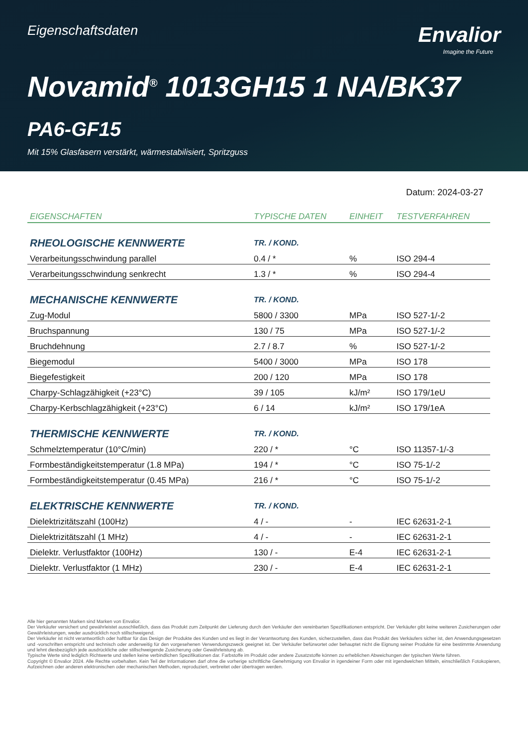Eigenschaftsdaten
Envalior
Imagine the Future
Novamid<sup>®</sup> 1013GH15 1 NA/BK37
PA6-GF15
Mit 15% Glasfasern verstärkt, wärmestabilisiert, Spritzguss
Datum: 2024-03-27
| EIGENSCHAFTEN | TYPISCHE DATEN | EINHEIT | TESTVERFAHREN |
| --- | --- | --- | --- |
| RHEOLOGISCHE KENNWERTE | TR. / KOND. | | |
| Verarbeitungsschwindung parallel | 0.4 / * | % | ISO 294-4 |
| Verarbeitungsschwindung senkrecht | 1.3 / * | % | ISO 294-4 |
| MECHANISCHE KENNWERTE | TR. / KOND. | | |
| Zug-Modul | 5800 / 3300 | MPa | ISO 527-1/-2 |
| Bruchspannung | 130 / 75 | MPa | ISO 527-1/-2 |
| Bruchdehnung | 2.7 / 8.7 | % | ISO 527-1/-2 |
| Biegemodul | 5400 / 3000 | MPa | ISO 178 |
| Biegefestigkeit | 200 / 120 | MPa | ISO 178 |
| Charpy-Schlagzähigkeit (+23°C) | 39 / 105 | kJ/m² | ISO 179/1eU |
| Charpy-Kerbschlagzähigkeit (+23°C) | 6 / 14 | kJ/m² | ISO 179/1eA |
| THERMISCHE KENNWERTE | TR. / KOND. | | |
| Schmelztemperatur (10°C/min) | 220 / * | °C | ISO 11357-1/-3 |
| Formbeständigkeitstemperatur (1.8 MPa) | 194 / * | °C | ISO 75-1/-2 |
| Formbeständigkeitstemperatur (0.45 MPa) | 216 / * | °C | ISO 75-1/-2 |
| ELEKTRISCHE KENNWERTE | TR. / KOND. | | |
| Dielektrizitätszahl (100Hz) | 4 / - | - | IEC 62631-2-1 |
| Dielektrizitätszahl (1 MHz) | 4 / - | - | IEC 62631-2-1 |
| Dielektr. Verlustfaktor (100Hz) | 130 / - | E-4 | IEC 62631-2-1 |
| Dielektr. Verlustfaktor (1 MHz) | 230 / - | E-4 | IEC 62631-2-1 |
Alle hier genannten Marken sind Marken von Envalior.
Der Verkäufer versichert und gewährleistet ausschließlich, dass das Produkt zum Zeitpunkt der Lieferung durch den Verkäufer den vereinbarten Spezifikationen entspricht. Der Verkäufer gibt keine weiteren Zusicherungen oder Gewährleistungen, weder ausdrücklich noch stillschweigend.
Der Verkäufer ist nicht verantwortlich oder haftbar für das Design der Produkte des Kunden und es liegt in der Verantwortung des Kunden, sicherzustellen, dass das Produkt des Verkäufers sicher ist, den Anwendungsgesetzen und -vorschriften entspricht und technisch oder anderweitig für den vorgesehenen Verwendungszweck geeignet ist. Der Verkäufer befürwortet oder behauptet nicht die Eignung seiner Produkte für eine bestimmte Anwendung und lehnt diesbezüglich jede ausdrückliche oder stillschweigende Zusicherung oder Gewährleistung ab.
Typische Werte sind lediglich Richtwerte und stellen keine verbindlichen Spezifikationen dar. Farbstoffe im Produkt oder andere Zusatzstoffe können zu erheblichen Abweichungen der typischen Werte führen.
Copyright © Envalior 2024. Alle Rechte vorbehalten. Kein Teil der Informationen darf ohne die vorherige schriftliche Genehmigung von Envalior in irgendeiner Form oder mit irgendwelchen Mitteln, einschließlich Fotokopieren, Aufzeichnen oder anderen elektronischen oder mechanischen Methoden, reproduziert, verbreitet oder übertragen werden.